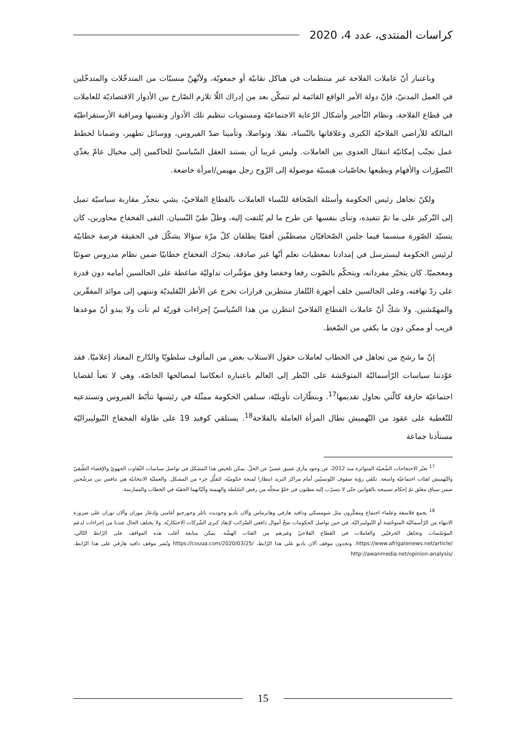كراسات المنتدى، عدد 4، 2020
وباعتبار أنّ عاملات الفلاحة غير منتظمات في هياكل نقابيّة أو جمعويّة، ولأنّهنّ منسيّات من المتدخّلات والمتدخّلين في العمل المدنيّ، فإنّ دولة الأمر الواقع القائمة لم تتمكّن بعد من إدراك اللّا تلازم الصّارخ بين الأدوار الاقتصاديّة للعاملات في قطاع الفلاحة، ونظام التّأجير وأشكال الرّعاية الاجتماعيّة ومستويات تنظيم تلك الأدوار وتقنينها ومراقبة الأرستقراطيّة المالكة للأراضي الفلاحيّة الكبرى وعلاقاتها بالنّساء، نقلا، وتواصلا، وتأمينا ضدّ الفيروس، ووسائل تطهير، وضمانا لخطط عمل تجنّب إمكانيّة انتقال العدوى بين العاملات. وليس غريبا أن يستند العقل السّياسيّ للحاكمين إلى مخيال عامّ يغذّي التّصوّرات والأفهام ويطبعها بخاصّيات هيمنيّة موصولة إلى الزّوج رجل مهيمن/امرأة خاضعة.
ولكنّ تجاهل رئيس الحكومة وأسئلة الصّحافة للنّساء العاملات بالقطاع الفلاحيّ، يشي بتجذّر مقاربة سياسيّة تميل إلى التّركيز على ما تمّ تنفيذه، وتنأى بنفسها عن طرح ما لم يُلتفت إليه، وظلّ طيّ النّسيان. التقى الفخفاخ محاورين، كان يتسيّد الصّورة مبتسما فيما جلس الصّحافيّان مصطفّين أفقيّا يطلقان كلّ مرّة سؤالا يشكّل في الحقيقة فرصة خطابيّة لرئيس الحكومة ليسترسل في إمدادنا بمعطيات نعلم أنّها غير صادقة. يتحرّك الفخفاخ خطابيّا ضمن نظام مدروس صوتيّا ومعجميّا. كان يتخيّر مفرداته، ويتحكّم بالصّوت رفعا وخفضا وفق مؤشّرات تداوليّة ضاغطة على الجالسين أمامه دون قدرة على ردّ تهافته، وعلى الجالسين خلف أجهزة التّلفاز منتظرين قرارات تخرج عن الأطر التّقليديّة وتنتهي إلى موائد المفقّرين والمهمّشين. ولا شكّ أنّ عاملات القطاع الفلاحيّ انتظرن من هذا السّياسيّ إجراءات فوريّة لم تأت ولا يبدو أنّ موعدها قريب أو ممكن دون ما يكفي من الضّغط.
إنّ ما رشح من تجاهل في الخطاب لعاملات حقول الاستلاب بعض من المألوف سلطويّا والدّارج المعتاد إعلاميّا. فقد عوّدتنا سياسات الرّأسماليّة المتوحّشة على النّظر إلى العالم باعتباره انعكاسا لمصالحها الخاصّة، وهي لا تعبأ لقضايا اجتماعيّة حارقة كالّتي نحاول تقديمها<sup>17</sup>. وبنظّارات تأويليّة، سنلفي الحكومة ممثّلة في رئيسها تتأبّط الفيروس وتستدعيه للتّغطية على عقود من التّهميش تطال المرأة العاملة بالفلاحة<sup>18</sup>. يستلقي كوفيد 19 على طاولة الفخفاخ النّيوليبراليّة مستأذنا جماعة
<sup>17</sup> تعبّر الاحتجاجات الشّعبيّة المتواترة منذ 2012، عن وجود مأزق عميق عصيّ عن الحلّ. يمكن تلخيص هذا المشكل في تواصل سياسات التّفاوت الجهويّ والإقصاء الطّبقيّ والتّهميش لفئات اجتماعيّة واسعة. تكفي رؤية صفوف التّونسيّين أمام مراكز البريد انتظارا لمنحة حكوميّة، لتَمَثُّلِ جزء من المشكل. والعمليّة الانتخابيّة هي تنافس بين مرشّحين ضمن سياق مغلق تمّ إحكام تسييجه بالقوانين حتّى لا يتسرّب إليه مظنون في خلوّ سجلّه من رفض السّلطة والهيمنة وآليّاتهما الخفيّة في الخطاب والممارسة.
<sup>18</sup> يجمع فلاسفة وعلماء اجتماع ومفكّرون مثل شومسكي ودافيد هارفي وهابرماس وآلان باديو وجوديث باتلر وجورجيو أغامبن وإدغار موران وآلان توران على ضرورة الانتهاء من الرّأسماليّة المتوحّشة أو النّيوليبراليّة. في حين تواصل الحكومات ضخّ أموال دافعي الضّرائب لإنقاذ كبرى الشّركات الاحتكاريّة. ولا يختلف الحال عندنا من إجراءات لدعم المؤسّسات وتجاهل الحرفيّين والعاملات في القطاع الفلاحيّ وغيرهم من الفئات الهشّة. يمكن متابعة أغلب هذه المواقف على الرّابط التّالي، /https://www.afrigatenews.net/article. وتجدون موقف آلان باديو على هذا الرّابط، /https://couua.com/2020/03/25 ونُشر موقف دافيد هارفي على هذا الرّابط، /http://awanmedia.net/opinion-analysis
15